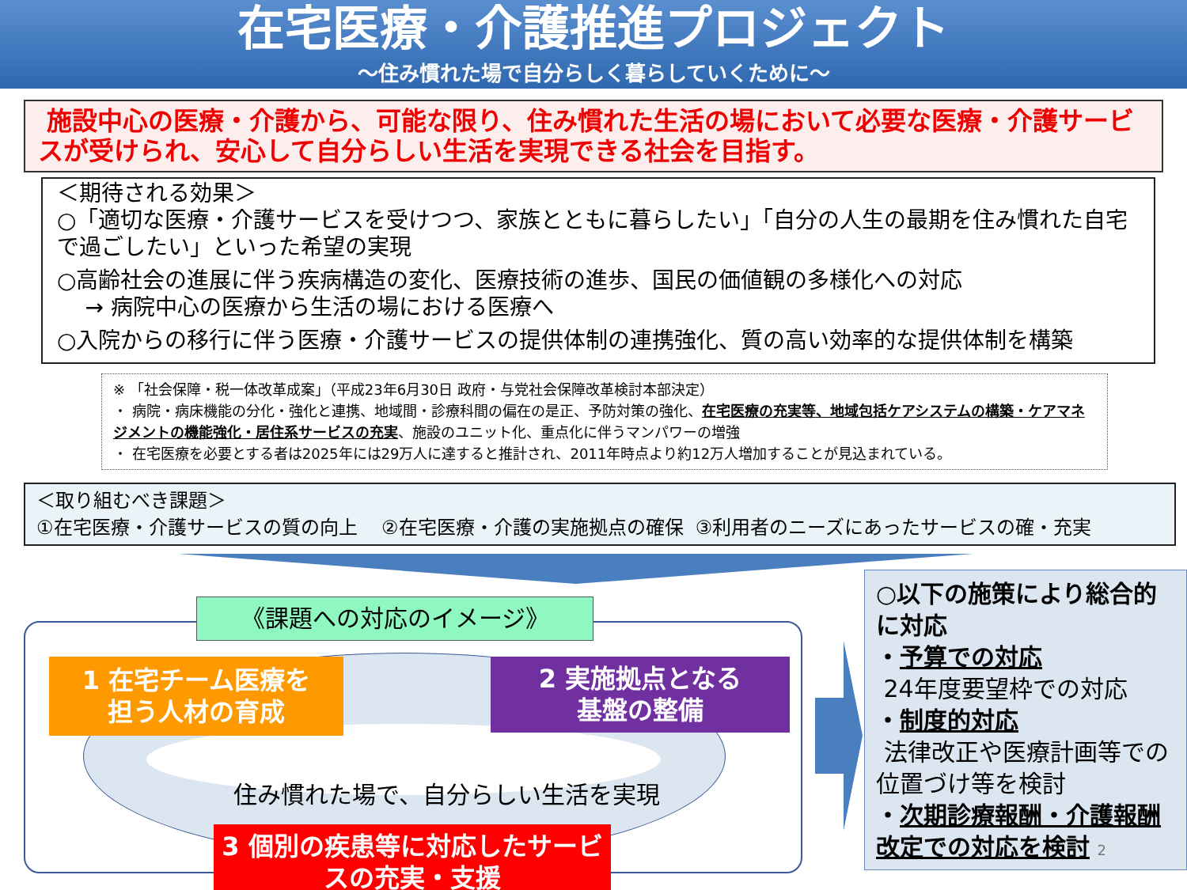在宅医療・介護推進プロジェクト
～住み慣れた場で自分らしく暮らしていくために～
施設中心の医療・介護から、可能な限り、住み慣れた生活の場において必要な医療・介護サービスが受けられ、安心して自分らしい生活を実現できる社会を目指す。
＜期待される効果＞
○「適切な医療・介護サービスを受けつつ、家族とともに暮らしたい」「自分の人生の最期を住み慣れた自宅で過ごしたい」といった希望の実現
○高齢社会の進展に伴う疾病構造の変化、医療技術の進歩、国民の価値観の多様化への対応
→ 病院中心の医療から生活の場における医療へ
○入院からの移行に伴う医療・介護サービスの提供体制の連携強化、質の高い効率的な提供体制を構築
※ 「社会保障・税一体改革成案」（平成23年6月30日 政府・与党社会保障改革検討本部決定）
・ 病院・病床機能の分化・強化と連携、地域間・診療科間の偏在の是正、予防対策の強化、在宅医療の充実等、地域包括ケアシステムの構築・ケアマネジメントの機能強化・居住系サービスの充実、施設のユニット化、重点化に伴うマンパワーの増強
・ 在宅医療を必要とする者は2025年には29万人に達すると推計され、2011年時点より約12万人増加することが見込まれている。
＜取り組むべき課題＞
①在宅医療・介護サービスの質の向上 ②在宅医療・介護の実施拠点の確保 ③利用者のニーズにあったサービスの確・充実
《課題への対応のイメージ》
1 在宅チーム医療を
担う人材の育成
2 実施拠点となる
基盤の整備
住み慣れた場で、自分らしい生活を実現
3 個別の疾患等に対応したサービスの充実・支援
○以下の施策により総合的に対応
・予算での対応
24年度要望枠での対応
・制度的対応
法律改正や医療計画等での位置づけ等を検討
・次期診療報酬・介護報酬改定での対応を検討 2